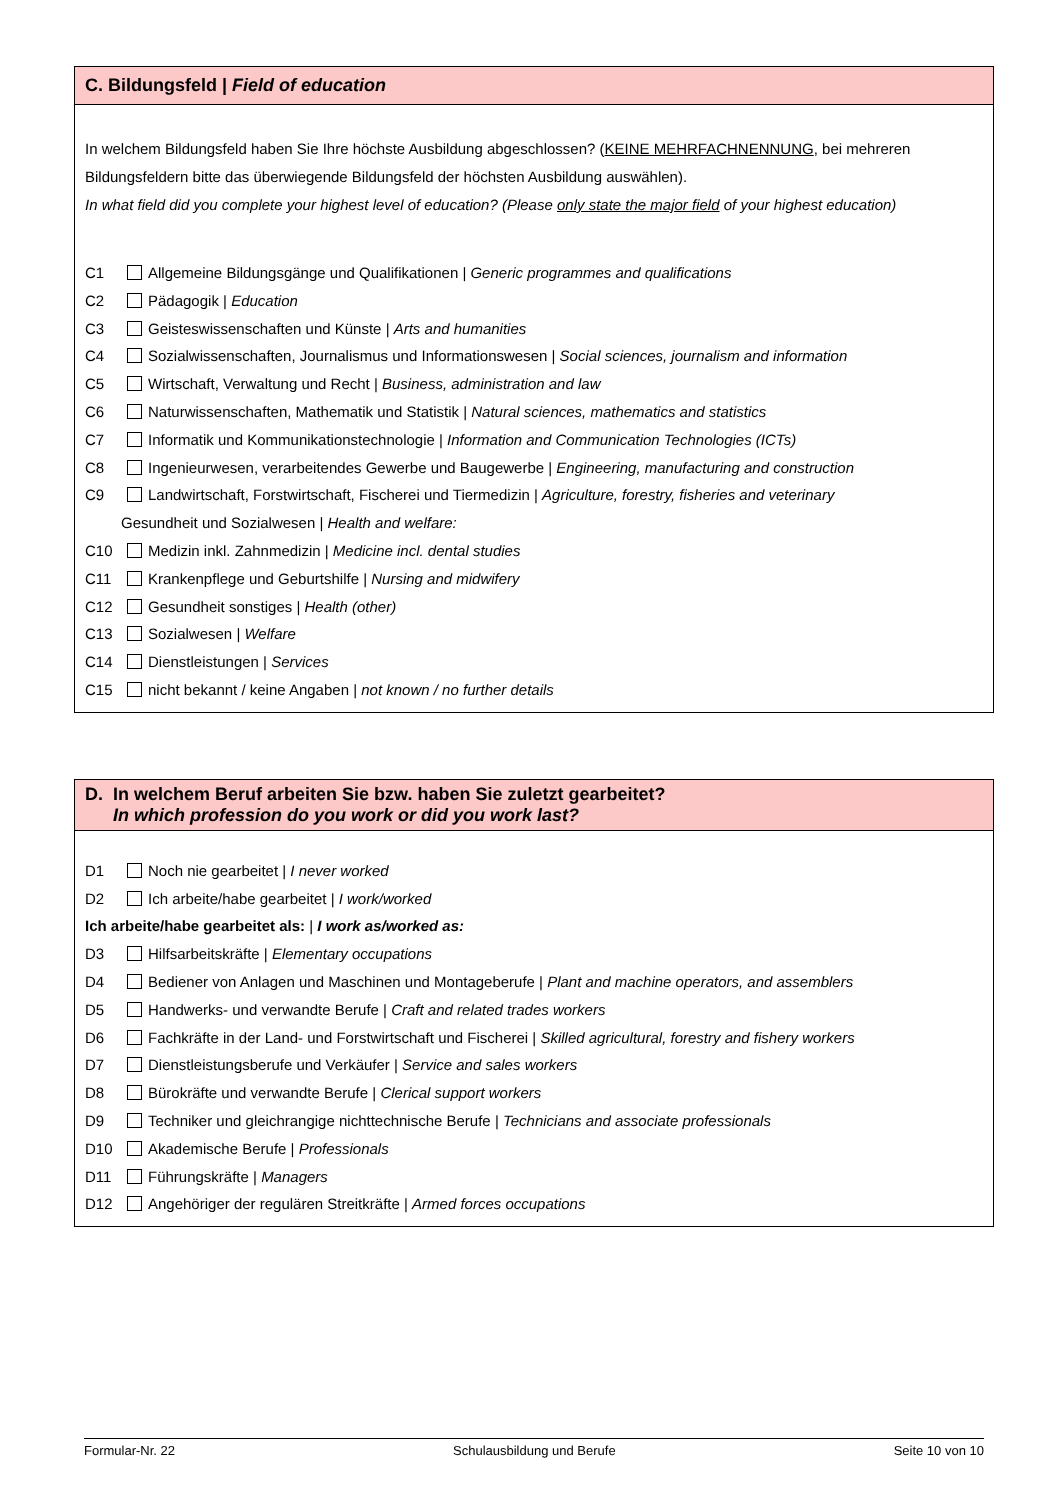C. Bildungsfeld | Field of education
In welchem Bildungsfeld haben Sie Ihre höchste Ausbildung abgeschlossen? (KEINE MEHRFACHNENNUNG, bei mehreren Bildungsfeldern bitte das überwiegende Bildungsfeld der höchsten Ausbildung auswählen).
In what field did you complete your highest level of education? (Please only state the major field of your highest education)
C1 Allgemeine Bildungsgänge und Qualifikationen | Generic programmes and qualifications
C2 Pädagogik | Education
C3 Geisteswissenschaften und Künste | Arts and humanities
C4 Sozialwissenschaften, Journalismus und Informationswesen | Social sciences, journalism and information
C5 Wirtschaft, Verwaltung und Recht | Business, administration and law
C6 Naturwissenschaften, Mathematik und Statistik | Natural sciences, mathematics and statistics
C7 Informatik und Kommunikationstechnologie | Information and Communication Technologies (ICTs)
C8 Ingenieurwesen, verarbeitendes Gewerbe und Baugewerbe | Engineering, manufacturing and construction
C9 Landwirtschaft, Forstwirtschaft, Fischerei und Tiermedizin | Agriculture, forestry, fisheries and veterinary
Gesundheit und Sozialwesen | Health and welfare:
C10 Medizin inkl. Zahnmedizin | Medicine incl. dental studies
C11 Krankenpflege und Geburtshilfe | Nursing and midwifery
C12 Gesundheit sonstiges | Health (other)
C13 Sozialwesen | Welfare
C14 Dienstleistungen | Services
C15 nicht bekannt / keine Angaben | not known / no further details
D. In welchem Beruf arbeiten Sie bzw. haben Sie zuletzt gearbeitet?
In which profession do you work or did you work last?
D1 Noch nie gearbeitet | I never worked
D2 Ich arbeite/habe gearbeitet | I work/worked
Ich arbeite/habe gearbeitet als: | I work as/worked as:
D3 Hilfsarbeitskräfte | Elementary occupations
D4 Bediener von Anlagen und Maschinen und Montageberufe | Plant and machine operators, and assemblers
D5 Handwerks- und verwandte Berufe | Craft and related trades workers
D6 Fachkräfte in der Land- und Forstwirtschaft und Fischerei | Skilled agricultural, forestry and fishery workers
D7 Dienstleistungsberufe und Verkäufer | Service and sales workers
D8 Bürokräfte und verwandte Berufe | Clerical support workers
D9 Techniker und gleichrangige nichttechnische Berufe | Technicians and associate professionals
D10 Akademische Berufe | Professionals
D11 Führungskräfte | Managers
D12 Angehöriger der regulären Streitkräfte | Armed forces occupations
Formular-Nr. 22 Schulausbildung und Berufe Seite 10 von 10